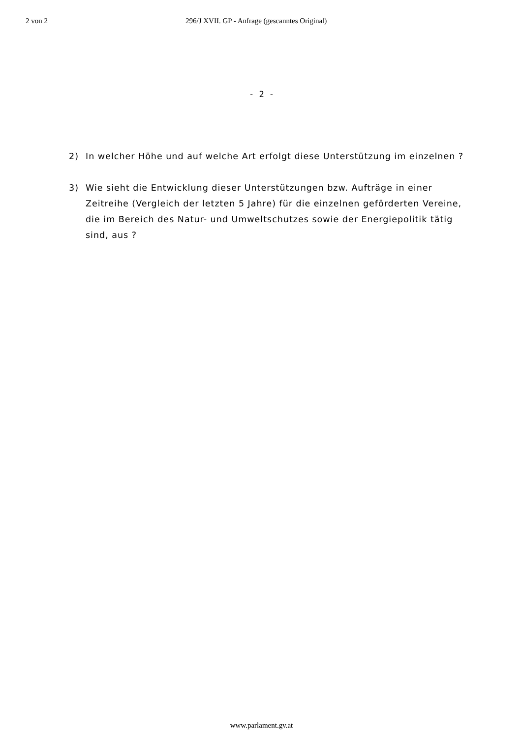2 von 2 296/J XVII. GP - Anfrage (gescanntes Original)
- 2 -
2) In welcher Höhe und auf welche Art erfolgt diese Unterstützung im einzelnen ?
3) Wie sieht die Entwicklung dieser Unterstützungen bzw. Aufträge in einer Zeitreihe (Vergleich der letzten 5 Jahre) für die einzelnen geförderten Vereine, die im Bereich des Natur- und Umweltschutzes sowie der Energiepolitik tätig sind, aus ?
www.parlament.gv.at